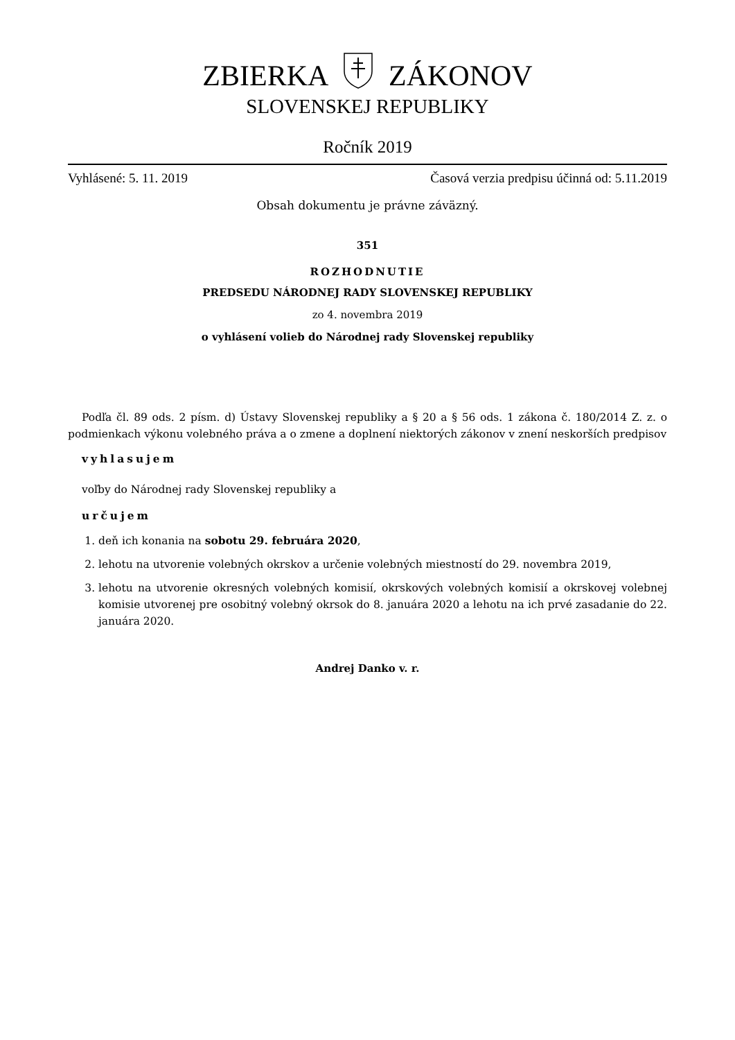ZBIERKA ZÁKONOV
SLOVENSKEJ REPUBLIKY
Ročník 2019
Vyhlásené: 5. 11. 2019 Časová verzia predpisu účinná od: 5.11.2019
Obsah dokumentu je právne záväzný.
351
ROZHODNUTIE
PREDSEDU NÁRODNEJ RADY SLOVENSKEJ REPUBLIKY
zo 4. novembra 2019
o vyhlásení volieb do Národnej rady Slovenskej republiky
Podľa čl. 89 ods. 2 písm. d) Ústavy Slovenskej republiky a § 20 a § 56 ods. 1 zákona č. 180/2014 Z. z. o podmienkach výkonu volebného práva a o zmene a doplnení niektorých zákonov v znení neskorších predpisov
vyhlasujem
voľby do Národnej rady Slovenskej republiky a
určujem
1. deň ich konania na sobotu 29. februára 2020,
2. lehotu na utvorenie volebných okrskov a určenie volebných miestností do 29. novembra 2019,
3. lehotu na utvorenie okresných volebných komisií, okrskových volebných komisií a okrskovej volebnej komisie utvorenej pre osobitný volebný okrsok do 8. januára 2020 a lehotu na ich prvé zasadanie do 22. januára 2020.
Andrej Danko v. r.